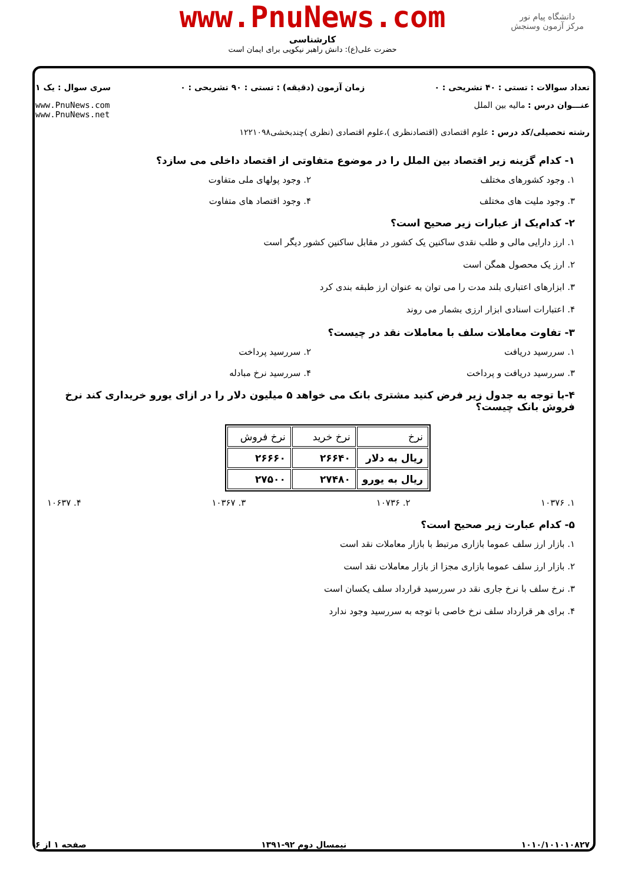www.PnuNews.com
کارشناسی
حضرت علی(ع): دانش راهبر نیکویی برای ایمان است
دانشگاه پیام نور
مرکز آزمون وسنجش
تعداد سوالات : تستی : ۴۰ تشریحی : ۰ زمان آزمون (دقیقه) : تستی : ۹۰ تشریحی : ۰ سری سوال : یک ۱
عنـــوان درس : مالیه بین الملل www.PnuNews.com
www.PnuNews.net
رشته تحصیلی/کد درس : علوم اقتصادی (اقتصادنظری )،علوم اقتصادی (نظری )چندبخشی۱۲۲۱۰۹۸
۱- کدام گزینه زیر اقتصاد بین الملل را در موضوع متفاوتی از اقتصاد داخلی می سازد؟
۱. وجود کشورهای مختلف ۲. وجود پولهای ملی متفاوت ۳. وجود ملیت های مختلف ۴. وجود اقتصاد های متفاوت
۲- کدام‌یک از عبارات زیر صحیح است؟
۱. ارز دارایی مالی و طلب نقدی ساکنین یک کشور در مقابل ساکنین کشور دیگر است
۲. ارز یک محصول همگن است
۳. ابزارهای اعتباری بلند مدت را می توان به عنوان ارز طبقه بندی کرد
۴. اعتبارات اسنادی ابزار ارزی بشمار می روند
۳- تفاوت معاملات سلف با معاملات نقد در چیست؟
۱. سررسید دریافت ۲. سررسید پرداخت ۳. سررسید دریافت و پرداخت ۴. سررسید نرخ مبادله
۴-با توجه به جدول زیر فرض کنید مشتری بانک می خواهد ۵ میلیون دلار را در ازای یورو خریداری کند نرخ فروش بانک چیست؟
| نرخ | نرخ خرید | نرخ فروش |
| ریال به دلار | ۲۶۶۴۰ | ۲۶۶۶۰ |
| ریال به یورو | ۲۷۴۸۰ | ۲۷۵۰۰ |
۱. ۱۰۳۷۶ ۲. ۱۰۷۳۶ ۳. ۱۰۳۶۷ ۴. ۱۰۶۳۷
۵- کدام عبارت زیر صحیح است؟
۱. بازار ارز سلف عموما بازاری مرتبط با بازار معاملات نقد است
۲. بازار ارز سلف عموما بازاری مجزا از بازار معاملات نقد است
۳. نرخ سلف با نرخ جاری نقد در سررسید قرارداد سلف یکسان است
۴. برای هر قرارداد سلف نرخ خاصی با توجه به سررسید وجود ندارد
۱۰۱۰/۱۰۱۰۱۰۸۲۷ نیمسال دوم ۹۲-۱۳۹۱ صفحه ۱ از ۶